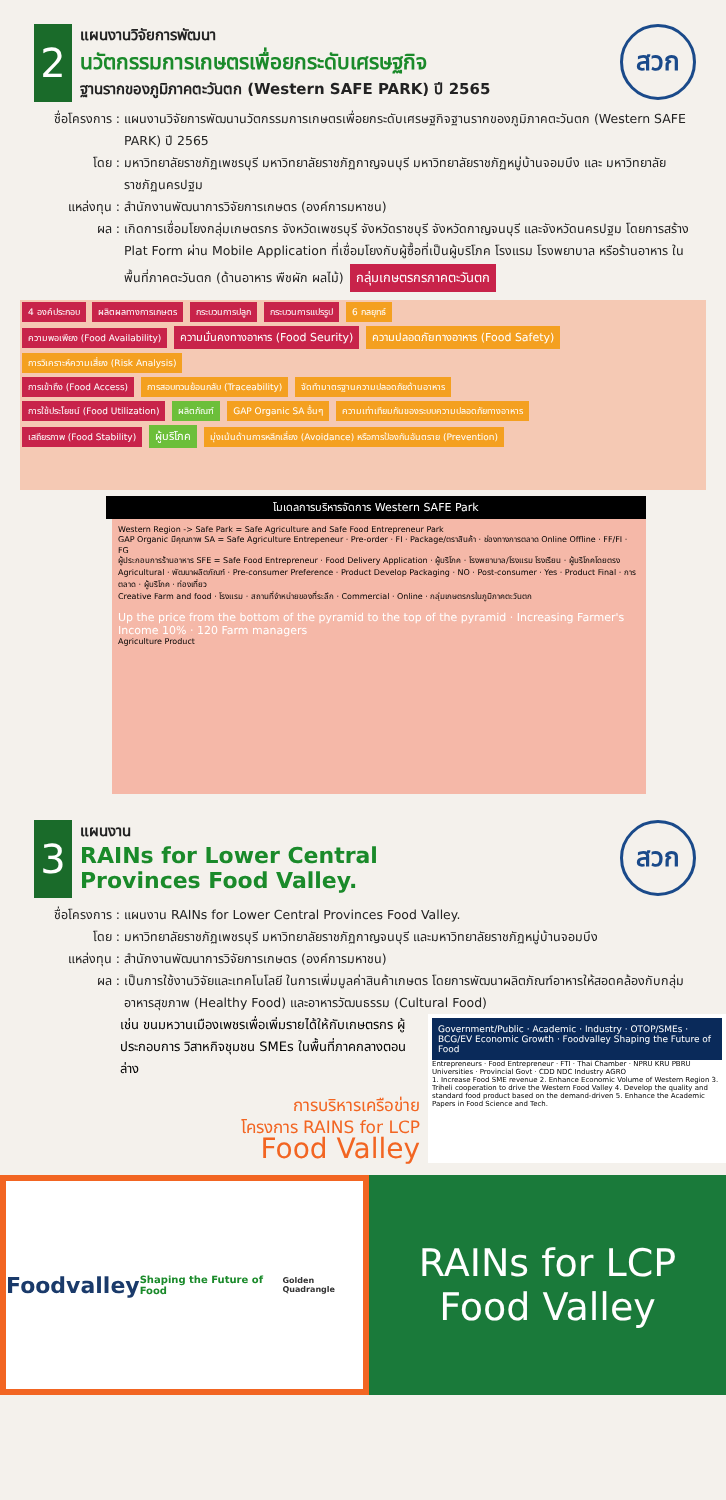2
แผนงานวิจัยการพัฒนา
นวัตกรรมการเกษตรเพื่อยกระดับเศรษฐกิจ
ฐานรากของภูมิภาคตะวันตก (Western SAFE PARK) ปี 2565
สวก
ชื่อโครงการ : แผนงานวิจัยการพัฒนานวัตกรรมการเกษตรเพื่อยกระดับเศรษฐกิจฐานรากของภูมิภาคตะวันตก (Western SAFE PARK) ปี 2565
โดย : มหาวิทยาลัยราชภัฏเพชรบุรี มหาวิทยาลัยราชภัฏกาญจนบุรี มหาวิทยาลัยราชภัฏหมู่บ้านจอมบึง และ มหาวิทยาลัยราชภัฏนครปฐม
แหล่งทุน : สำนักงานพัฒนาการวิจัยการเกษตร (องค์การมหาชน)
ผล : เกิดการเชื่อมโยงกลุ่มเกษตรกร จังหวัดเพชรบุรี จังหวัดราชบุรี จังหวัดกาญจนบุรี และจังหวัดนครปฐม โดยการสร้าง Plat Form ผ่าน Mobile Application ที่เชื่อมโยงกับผู้ซื้อที่เป็นผู้บริโภค โรงแรม โรงพยาบาล หรือร้านอาหาร ในพื้นที่ภาคตะวันตก (ด้านอาหาร พืชผัก ผลไม้) กลุ่มเกษตรกรภาคตะวันตก
4 องค์ประกอบ ผลิตผลทางการเกษตร กระบวนการปลูก กระบวนการแปรรูป 6 กลยุทธ์
ความพอเพียง (Food Availability) ความมั่นคงทางอาหาร (Food Seurity) ความปลอดภัยทางอาหาร (Food Safety) การวิเคราะห์ความเสี่ยง (Risk Analysis)
การเข้าถึง (Food Access) การสอบทวนย้อนกลับ (Traceability) จัดทำมาตรฐานความปลอดภัยด้านอาหาร
การใช้ประโยชน์ (Food Utilization) ผลิตภัณฑ์ GAP Organic SA อื่นๆ ความเท่าเทียมกันของระบบความปลอดภัยทางอาหาร
เสถียรภาพ (Food Stability) ผู้บริโภค มุ่งเน้นด้านการหลีกเลี่ยง (Avoidance) หรือการป้องกันอันตราย (Prevention)
โมเดลการบริหารจัดการ Western SAFE Park
Western Region -> Safe Park = Safe Agriculture and Safe Food Entrepreneur Park
GAP Organic มีคุณภาพ SA = Safe Agriculture Entrepeneur · Pre-order · FI · Package/ตราสินค้า · ช่องทางการตลาด Online Offline · FF/FI · FG
ผู้ประกอบการร้านอาหาร SFE = Safe Food Entrepreneur · Food Delivery Application · ผู้บริโภค · โรงพยาบาล/โรงแรม โรงเรียน · ผู้บริโภคโดยตรง
Agricultural · พัฒนาผลิตภัณฑ์ · Pre-consumer Preference · Product Develop Packaging · NO · Post-consumer · Yes · Product Final · การตลาด · ผู้บริโภค · ท่องเที่ยว
Creative Farm and food · โรงแรม · สถานที่จำหน่ายของที่ระลึก · Commercial · Online · กลุ่มเกษตรกรในภูมิภาคตะวันตก
Up the price from the bottom of the pyramid to the top of the pyramid · Increasing Farmer's Income 10% · 120 Farm managers
Agriculture Product
3
แผนงาน
RAINs for Lower Central
Provinces Food Valley.
สวก
ชื่อโครงการ : แผนงาน RAINs for Lower Central Provinces Food Valley.
โดย : มหาวิทยาลัยราชภัฏเพชรบุรี มหาวิทยาลัยราชภัฏกาญจนบุรี และมหาวิทยาลัยราชภัฏหมู่บ้านจอมบึง
แหล่งทุน : สำนักงานพัฒนาการวิจัยการเกษตร (องค์การมหาชน)
ผล : เป็นการใช้งานวิจัยและเทคโนโลยี ในการเพิ่มมูลค่าสินค้าเกษตร โดยการพัฒนาผลิตภัณฑ์อาหารให้สอดคล้องกับกลุ่มอาหารสุขภาพ (Healthy Food) และอาหารวัฒนธรรม (Cultural Food)
เช่น ขนมหวานเมืองเพชรเพื่อเพิ่มรายได้ให้กับเกษตรกร ผู้ประกอบการ วิสาหกิจชุมชน SMEs ในพื้นที่ภาคกลางตอนล่าง
การบริหารเครือข่าย
โครงการ RAINS for LCP
Food Valley
Government/Public · Academic · Industry · OTOP/SMEs · BCG/EV Economic Growth · Foodvalley Shaping the Future of Food
Entrepreneurs · Food Entrepreneur · FTI · Thai Chamber · NPRU KRU PBRU Universities · Provincial Govt · CDD NDC Industry AGRO
1. Increase Food SME revenue 2. Enhance Economic Volume of Western Region 3. Triheli cooperation to drive the Western Food Valley 4. Develop the quality and standard food product based on the demand-driven 5. Enhance the Academic Papers in Food Science and Tech.
Foodvalley
Shaping the Future of Food
Golden Quadrangle
RAINs for LCP
Food Valley